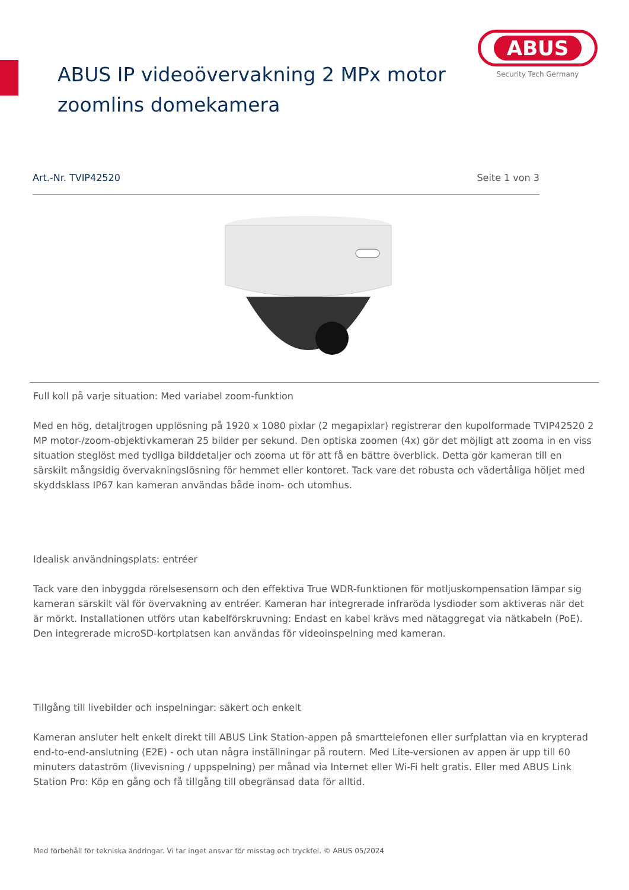ABUS IP videoövervakning 2 MPx motor zoomlins domekamera
ABUS
Security Tech Germany
Art.-Nr. TVIP42520 Seite 1 von 3
Full koll på varje situation: Med variabel zoom-funktion
Med en hög, detaljtrogen upplösning på 1920 x 1080 pixlar (2 megapixlar) registrerar den kupolformade TVIP42520 2 MP motor-/zoom-objektivkameran 25 bilder per sekund. Den optiska zoomen (4x) gör det möjligt att zooma in en viss situation steglöst med tydliga bilddetaljer och zooma ut för att få en bättre överblick. Detta gör kameran till en särskilt mångsidig övervakningslösning för hemmet eller kontoret. Tack vare det robusta och vädertåliga höljet med skyddsklass IP67 kan kameran användas både inom- och utomhus.
Idealisk användningsplats: entréer
Tack vare den inbyggda rörelsesensorn och den effektiva True WDR-funktionen för motljuskompensation lämpar sig kameran särskilt väl för övervakning av entréer. Kameran har integrerade infraröda lysdioder som aktiveras när det är mörkt. Installationen utförs utan kabelförskruvning: Endast en kabel krävs med nätaggregat via nätkabeln (PoE). Den integrerade microSD-kortplatsen kan användas för videoinspelning med kameran.
Tillgång till livebilder och inspelningar: säkert och enkelt
Kameran ansluter helt enkelt direkt till ABUS Link Station-appen på smarttelefonen eller surfplattan via en krypterad end-to-end-anslutning (E2E) - och utan några inställningar på routern. Med Lite-versionen av appen är upp till 60 minuters dataström (livevisning / uppspelning) per månad via Internet eller Wi-Fi helt gratis. Eller med ABUS Link Station Pro: Köp en gång och få tillgång till obegränsad data för alltid.
Med förbehåll för tekniska ändringar. Vi tar inget ansvar för misstag och tryckfel. © ABUS 05/2024